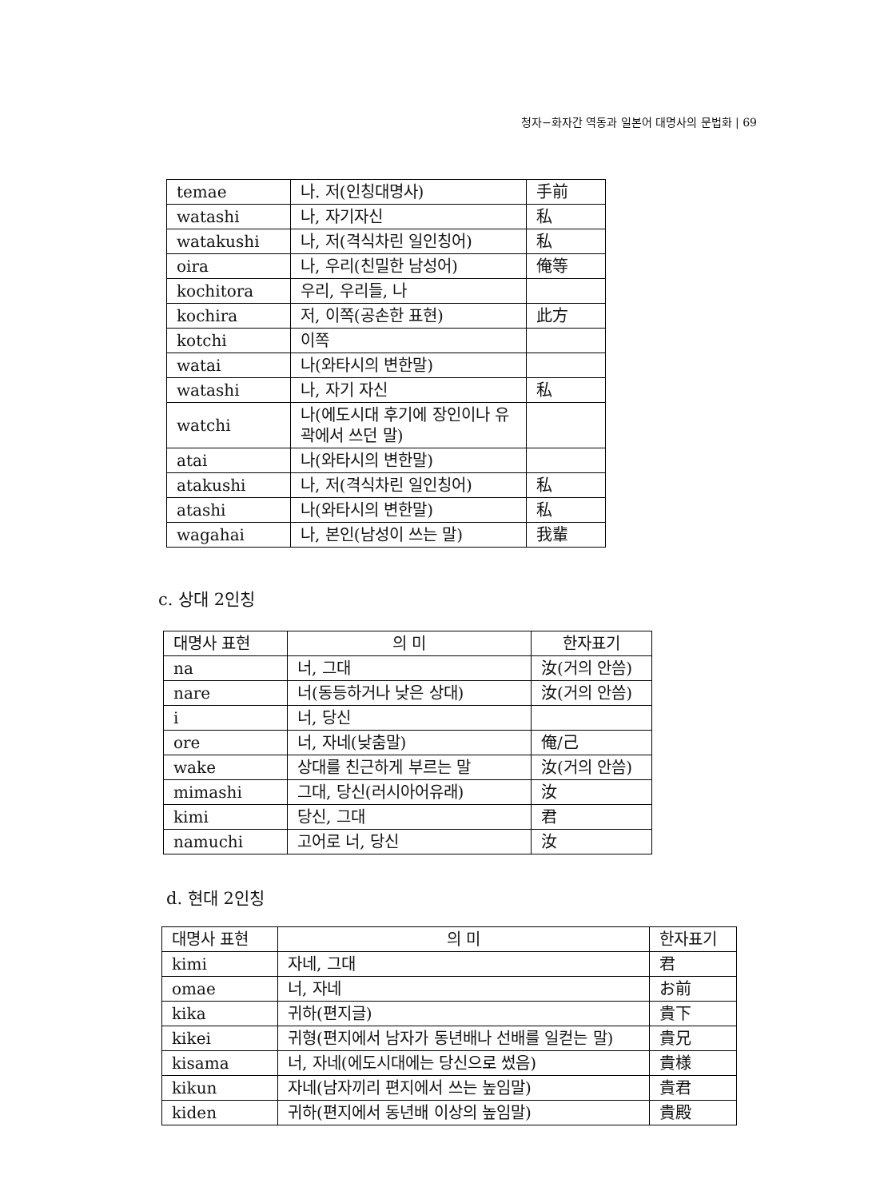청자−화자간 역동과 일본어 대명사의 문법화 | 69
| temae | 나. 저(인칭대명사) | 手前 |
| watashi | 나, 자기자신 | 私 |
| watakushi | 나, 저(격식차린 일인칭어) | 私 |
| oira | 나, 우리(친밀한 남성어) | 俺等 |
| kochitora | 우리, 우리들, 나 | |
| kochira | 저, 이쪽(공손한 표현) | 此方 |
| kotchi | 이쪽 | |
| watai | 나(와타시의 변한말) | |
| watashi | 나, 자기 자신 | 私 |
| watchi | 나(에도시대 후기에 장인이나 유곽에서 쓰던 말) | |
| atai | 나(와타시의 변한말) | |
| atakushi | 나, 저(격식차린 일인칭어) | 私 |
| atashi | 나(와타시의 변한말) | 私 |
| wagahai | 나, 본인(남성이 쓰는 말) | 我輩 |
c. 상대 2인칭
| 대명사 표현 | 의 미 | 한자표기 |
| --- | --- | --- |
| na | 너, 그대 | 汝(거의 안씀) |
| nare | 너(동등하거나 낮은 상대) | 汝(거의 안씀) |
| i | 너, 당신 | |
| ore | 너, 자네(낮춤말) | 俺/己 |
| wake | 상대를 친근하게 부르는 말 | 汝(거의 안씀) |
| mimashi | 그대, 당신(러시아어유래) | 汝 |
| kimi | 당신, 그대 | 君 |
| namuchi | 고어로 너, 당신 | 汝 |
d. 현대 2인칭
| 대명사 표현 | 의 미 | 한자표기 |
| --- | --- | --- |
| kimi | 자네, 그대 | 君 |
| omae | 너, 자네 | お前 |
| kika | 귀하(편지글) | 貴下 |
| kikei | 귀형(편지에서 남자가 동년배나 선배를 일컫는 말) | 貴兄 |
| kisama | 너, 자네(에도시대에는 당신으로 썼음) | 貴様 |
| kikun | 자네(남자끼리 편지에서 쓰는 높임말) | 貴君 |
| kiden | 귀하(편지에서 동년배 이상의 높임말) | 貴殿 |